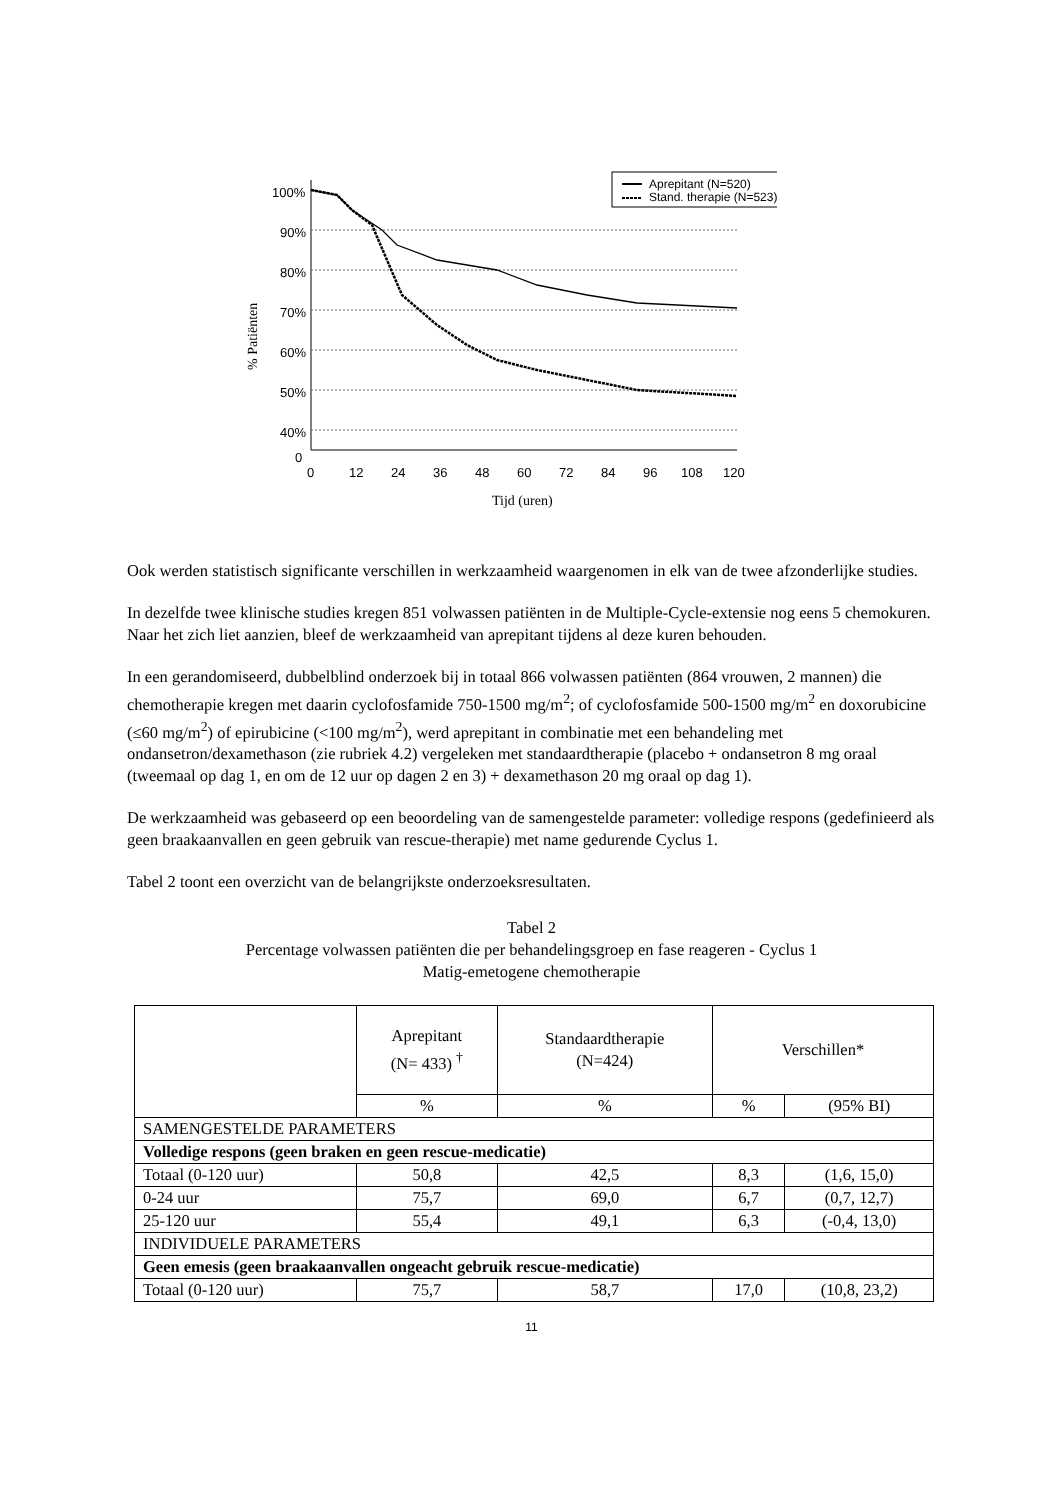100%
90%
80%
70%
60%
50%
40%
0
0
12
24
36
48
60
72
84
96
108
120
Tijd (uren)
% Patiënten
Aprepitant (N=520)
Stand. therapie (N=523)
Ook werden statistisch significante verschillen in werkzaamheid waargenomen in elk van de twee afzonderlijke studies.
In dezelfde twee klinische studies kregen 851 volwassen patiënten in de Multiple-Cycle-extensie nog eens 5 chemokuren. Naar het zich liet aanzien, bleef de werkzaamheid van aprepitant tijdens al deze kuren behouden.
In een gerandomiseerd, dubbelblind onderzoek bij in totaal 866 volwassen patiënten (864 vrouwen, 2 mannen) die chemotherapie kregen met daarin cyclofosfamide 750-1500 mg/m<sup>2</sup>; of cyclofosfamide 500-1500 mg/m<sup>2</sup> en doxorubicine (≤60 mg/m<sup>2</sup>) of epirubicine (<100 mg/m<sup>2</sup>), werd aprepitant in combinatie met een behandeling met ondansetron/dexamethason (zie rubriek 4.2) vergeleken met standaardtherapie (placebo + ondansetron 8 mg oraal (tweemaal op dag 1, en om de 12 uur op dagen 2 en 3) + dexamethason 20 mg oraal op dag 1).
De werkzaamheid was gebaseerd op een beoordeling van de samengestelde parameter: volledige respons (gedefinieerd als geen braakaanvallen en geen gebruik van rescue-therapie) met name gedurende Cyclus 1.
Tabel 2 toont een overzicht van de belangrijkste onderzoeksresultaten.
Tabel 2
Percentage volwassen patiënten die per behandelingsgroep en fase reageren - Cyclus 1
Matig-emetogene chemotherapie
| | Aprepitant (N= 433) <sup>†</sup> | Standaardtherapie (N=424) | Verschillen* | |
| --- | --- | --- | --- | --- |
| | % | % | % | (95% BI) |
| SAMENGESTELDE PARAMETERS | | | | |
| Volledige respons (geen braken en geen rescue-medicatie) | | | | |
| Totaal (0-120 uur) | 50,8 | 42,5 | 8,3 | (1,6, 15,0) |
| 0-24 uur | 75,7 | 69,0 | 6,7 | (0,7, 12,7) |
| 25-120 uur | 55,4 | 49,1 | 6,3 | (-0,4, 13,0) |
| INDIVIDUELE PARAMETERS | | | | |
| Geen emesis (geen braakaanvallen ongeacht gebruik rescue-medicatie) | | | | |
| Totaal (0-120 uur) | 75,7 | 58,7 | 17,0 | (10,8, 23,2) |
11